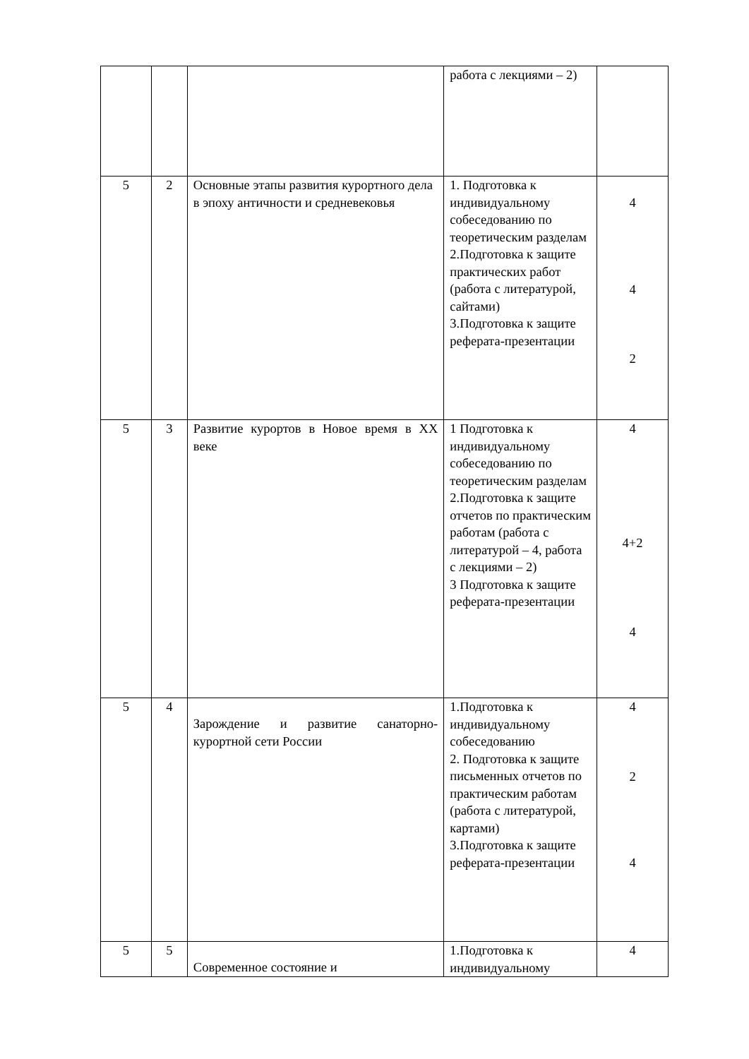| | | | работа с лекциями – 2) | |
| 5 | 2 | Основные этапы развития курортного дела в эпоху античности и средневековья | 1. Подготовка к индивидуальному собеседованию по теоретическим разделам 2.Подготовка к защите практических работ (работа с литературой, сайтами) 3.Подготовка к защите реферата-презентации | 4 4 2 |
| 5 | 3 | Развитие курортов в Новое время в XX веке | 1 Подготовка к индивидуальному собеседованию по теоретическим разделам 2.Подготовка к защите отчетов по практическим работам (работа с литературой – 4, работа с лекциями – 2) 3 Подготовка к защите реферата-презентации | 4 4+2 4 |
| 5 | 4 | Зарождение и развитие санаторно-курортной сети России | 1.Подготовка к индивидуальному собеседованию 2. Подготовка к защите письменных отчетов по практическим работам (работа с литературой, картами) 3.Подготовка к защите реферата-презентации | 4 2 4 |
| 5 | 5 | Современное состояние и | 1.Подготовка к индивидуальному | 4 |